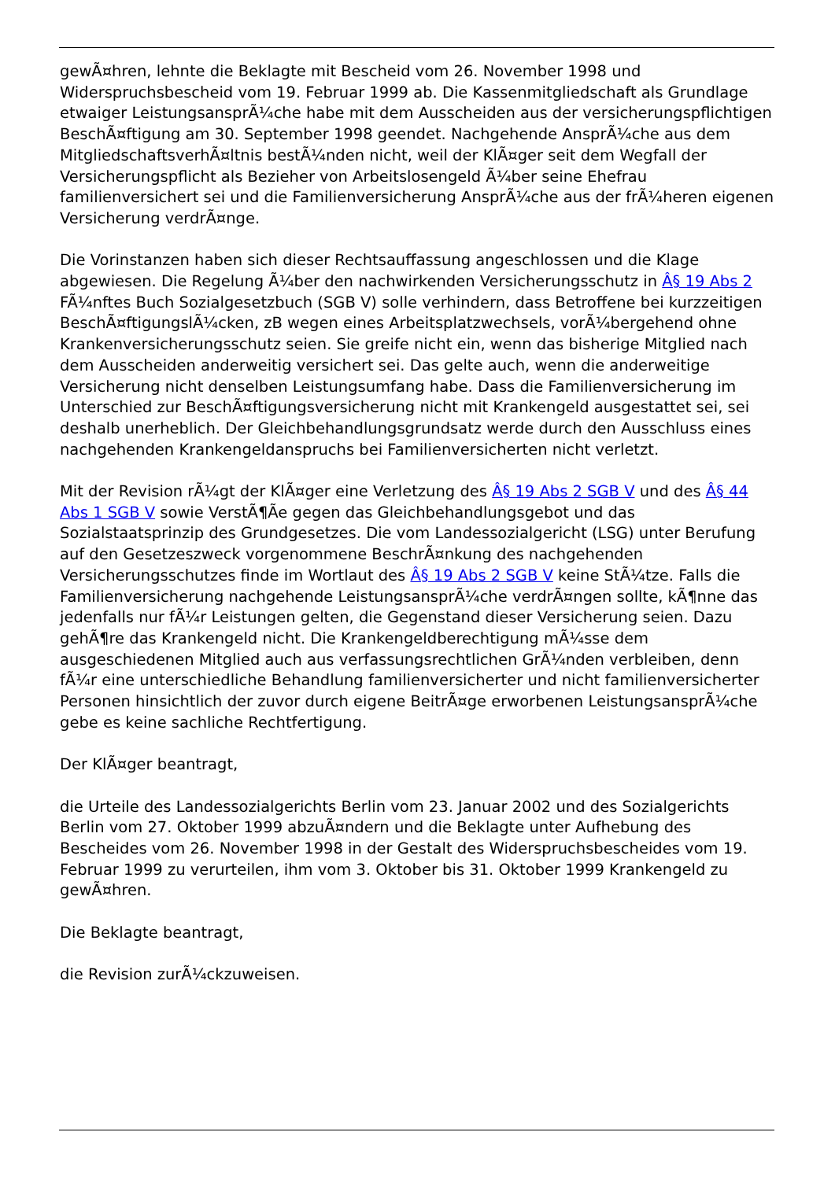gewÃ¤hren, lehnte die Beklagte mit Bescheid vom 26. November 1998 und Widerspruchsbescheid vom 19. Februar 1999 ab. Die Kassenmitgliedschaft als Grundlage etwaiger LeistungsansprÃ¼che habe mit dem Ausscheiden aus der versicherungspflichtigen BeschÃ¤ftigung am 30. September 1998 geendet. Nachgehende AnsprÃ¼che aus dem MitgliedschaftsverhÃ¤ltnis bestÃ¼nden nicht, weil der KlÃ¤ger seit dem Wegfall der Versicherungspflicht als Bezieher von Arbeitslosengeld Ã¼ber seine Ehefrau familienversichert sei und die Familienversicherung AnsprÃ¼che aus der frÃ¼heren eigenen Versicherung verdrÃ¤nge.
Die Vorinstanzen haben sich dieser Rechtsauffassung angeschlossen und die Klage abgewiesen. Die Regelung Ã¼ber den nachwirkenden Versicherungsschutz in Â§ 19 Abs 2 FÃ¼nftes Buch Sozialgesetzbuch (SGB V) solle verhindern, dass Betroffene bei kurzzeitigen BeschÃ¤ftigungslÃ¼cken, zB wegen eines Arbeitsplatzwechsels, vorÃ¼bergehend ohne Krankenversicherungsschutz seien. Sie greife nicht ein, wenn das bisherige Mitglied nach dem Ausscheiden anderweitig versichert sei. Das gelte auch, wenn die anderweitige Versicherung nicht denselben Leistungsumfang habe. Dass die Familienversicherung im Unterschied zur BeschÃ¤ftigungsversicherung nicht mit Krankengeld ausgestattet sei, sei deshalb unerheblich. Der Gleichbehandlungsgrundsatz werde durch den Ausschluss eines nachgehenden Krankengeldanspruchs bei Familienversicherten nicht verletzt.
Mit der Revision rÃ¼gt der KlÃ¤ger eine Verletzung des Â§ 19 Abs 2 SGB V und des Â§ 44 Abs 1 SGB V sowie VerstÃ¶Ãe gegen das Gleichbehandlungsgebot und das Sozialstaatsprinzip des Grundgesetzes. Die vom Landessozialgericht (LSG) unter Berufung auf den Gesetzeszweck vorgenommene BeschrÃ¤nkung des nachgehenden Versicherungsschutzes finde im Wortlaut des Â§ 19 Abs 2 SGB V keine StÃ¼tze. Falls die Familienversicherung nachgehende LeistungsansprÃ¼che verdrÃ¤ngen sollte, kÃ¶nne das jedenfalls nur fÃ¼r Leistungen gelten, die Gegenstand dieser Versicherung seien. Dazu gehÃ¶re das Krankengeld nicht. Die Krankengeldberechtigung mÃ¼sse dem ausgeschiedenen Mitglied auch aus verfassungsrechtlichen GrÃ¼nden verbleiben, denn fÃ¼r eine unterschiedliche Behandlung familienversicherter und nicht familienversicherter Personen hinsichtlich der zuvor durch eigene BeitrÃ¤ge erworbenen LeistungsansprÃ¼che gebe es keine sachliche Rechtfertigung.
Der KlÃ¤ger beantragt,
die Urteile des Landessozialgerichts Berlin vom 23. Januar 2002 und des Sozialgerichts Berlin vom 27. Oktober 1999 abzuÃ¤ndern und die Beklagte unter Aufhebung des Bescheides vom 26. November 1998 in der Gestalt des Widerspruchsbescheides vom 19. Februar 1999 zu verurteilen, ihm vom 3. Oktober bis 31. Oktober 1999 Krankengeld zu gewÃ¤hren.
Die Beklagte beantragt,
die Revision zurÃ¼ckzuweisen.